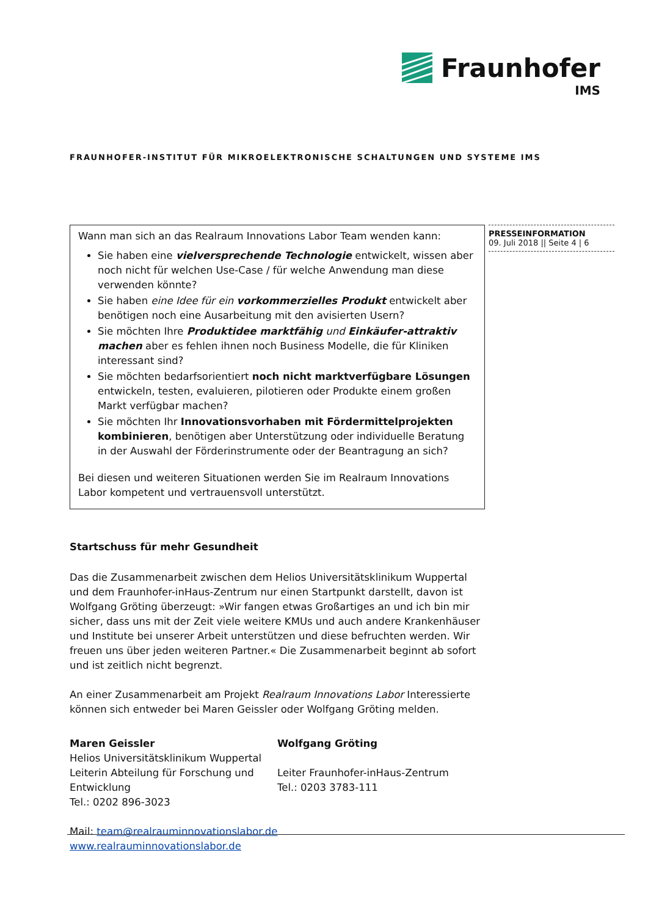Fraunhofer
IMS
FRAUNHOFER-INSTITUT FÜR MIKROELEKTRONISCHE SCHALTUNGEN UND SYSTEME IMS
PRESSEINFORMATION
09. Juli 2018 || Seite 4 | 6
Wann man sich an das Realraum Innovations Labor Team wenden kann:
Sie haben eine vielversprechende Technologie entwickelt, wissen aber noch nicht für welchen Use-Case / für welche Anwendung man diese verwenden könnte?
Sie haben eine Idee für ein vorkommerzielles Produkt entwickelt aber benötigen noch eine Ausarbeitung mit den avisierten Usern?
Sie möchten Ihre Produktidee marktfähig und Einkäufer-attraktiv machen aber es fehlen ihnen noch Business Modelle, die für Kliniken interessant sind?
Sie möchten bedarfsorientiert noch nicht marktverfügbare Lösungen entwickeln, testen, evaluieren, pilotieren oder Produkte einem großen Markt verfügbar machen?
Sie möchten Ihr Innovationsvorhaben mit Fördermittelprojekten kombinieren, benötigen aber Unterstützung oder individuelle Beratung in der Auswahl der Förderinstrumente oder der Beantragung an sich?
Bei diesen und weiteren Situationen werden Sie im Realraum Innovations Labor kompetent und vertrauensvoll unterstützt.
Startschuss für mehr Gesundheit
Das die Zusammenarbeit zwischen dem Helios Universitätsklinikum Wuppertal und dem Fraunhofer-inHaus-Zentrum nur einen Startpunkt darstellt, davon ist Wolfgang Gröting überzeugt: »Wir fangen etwas Großartiges an und ich bin mir sicher, dass uns mit der Zeit viele weitere KMUs und auch andere Krankenhäuser und Institute bei unserer Arbeit unterstützen und diese befruchten werden. Wir freuen uns über jeden weiteren Partner.« Die Zusammenarbeit beginnt ab sofort und ist zeitlich nicht begrenzt.
An einer Zusammenarbeit am Projekt Realraum Innovations Labor Interessierte können sich entweder bei Maren Geissler oder Wolfgang Gröting melden.
Maren Geissler
Helios Universitätsklinikum Wuppertal
Leiterin Abteilung für Forschung und Entwicklung
Tel.: 0202 896-3023
Wolfgang Gröting
Leiter Fraunhofer-inHaus-Zentrum
Tel.: 0203 3783-111
Mail: team@realrauminnovationslabor.de
www.realrauminnovationslabor.de